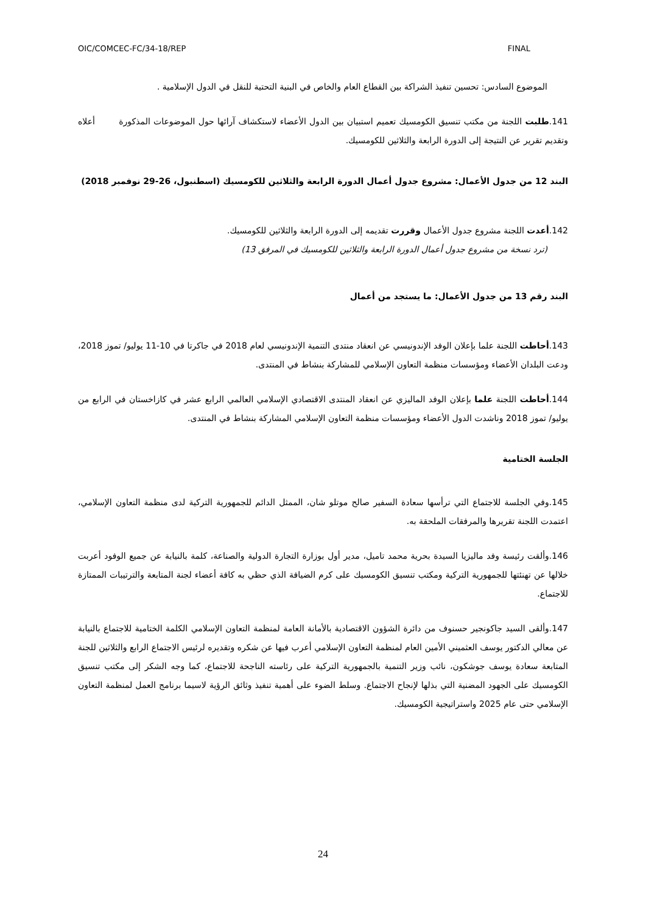OIC/COMCEC-FC/34-18/REP FINAL
الموضوع السادس: تحسين تنفيذ الشراكة بين القطاع العام والخاص في البنية التحتية للنقل في الدول الإسلامية .
141.طلبت اللجنة من مكتب تنسيق الكومسيك تعميم استبيان بين الدول الأعضاء لاستكشاف آرائها حول الموضوعات المذكورة أعلاه وتقديم تقرير عن النتيجة إلى الدورة الرابعة والثلاثين للكومسيك.
البند 12 من جدول الأعمال: مشروع جدول أعمال الدورة الرابعة والثلاثين للكومسيك (اسطنبول، 26-29 نوفمبر 2018)
142.أعدت اللجنة مشروع جدول الأعمال وقررت تقديمه إلى الدورة الرابعة والثلاثين للكومسيك.
(ترد نسخة من مشروع جدول أعمال الدورة الرابعة والثلاثين للكومسيك في المرفق 13)
البند رقم 13 من جدول الأعمال: ما يستجد من أعمال
143.أحاطت اللجنة علما بإعلان الوفد الإندونيسي عن انعقاد منتدى التنمية الإندونيسي لعام 2018 في جاكرتا في 10-11 يوليو/ تموز 2018، ودعت البلدان الأعضاء ومؤسسات منظمة التعاون الإسلامي للمشاركة بنشاط في المنتدى.
144.أحاطت اللجنة علما بإعلان الوفد الماليزي عن انعقاد المنتدى الاقتصادي الإسلامي العالمي الرابع عشر في كازاخستان في الرابع من يوليو/ تموز 2018 وناشدت الدول الأعضاء ومؤسسات منظمة التعاون الإسلامي المشاركة بنشاط في المنتدى.
الجلسة الختامية
145.وفي الجلسة للاجتماع التي ترأسها سعادة السفير صالح موتلو شان، الممثل الدائم للجمهورية التركية لدى منظمة التعاون الإسلامي، اعتمدت اللجنة تقريرها والمرفقات الملحقة به.
146.وألقت رئيسة وفد ماليزيا السيدة بحرية محمد تاميل، مدير أول بوزارة التجارة الدولية والصناعة، كلمة بالنيابة عن جميع الوفود أعربت خلالها عن تهنئتها للجمهورية التركية ومكتب تنسيق الكومسيك على كرم الضيافة الذي حظي به كافة أعضاء لجنة المتابعة والترتيبات الممتازة للاجتماع.
147.وألقى السيد جاكونجير حسنوف من دائرة الشؤون الاقتصادية بالأمانة العامة لمنظمة التعاون الإسلامي الكلمة الختامية للاجتماع بالنيابة عن معالي الدكتور يوسف العثميني الأمين العام لمنظمة التعاون الإسلامي أعرب فيها عن شكره وتقديره لرئيس الاجتماع الرابع والثلاثين للجنة المتابعة سعادة يوسف جوشكون، نائب وزير التنمية بالجمهورية التركية على رئاسته الناجحة للاجتماع، كما وجه الشكر إلى مكتب تنسيق الكومسيك على الجهود المضنية التي بذلها لإنجاح الاجتماع. وسلط الضوء على أهمية تنفيذ وثائق الرؤية لاسيما برنامج العمل لمنظمة التعاون الإسلامي حتى عام 2025 واستراتيجية الكومسيك.
24